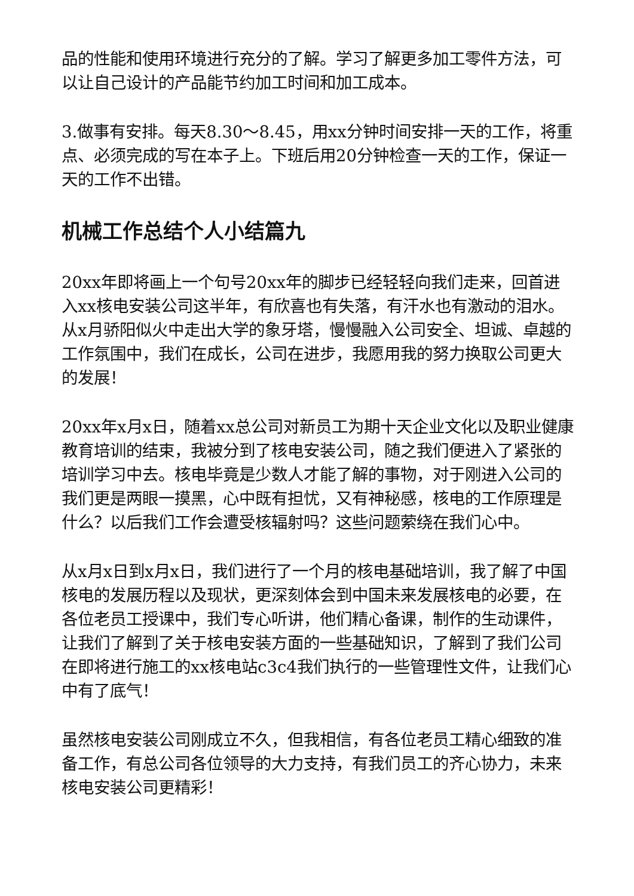品的性能和使用环境进行充分的了解。学习了解更多加工零件方法，可以让自己设计的产品能节约加工时间和加工成本。
3.做事有安排。每天8.30～8.45，用xx分钟时间安排一天的工作，将重点、必须完成的写在本子上。下班后用20分钟检查一天的工作，保证一天的工作不出错。
机械工作总结个人小结篇九
20xx年即将画上一个句号20xx年的脚步已经轻轻向我们走来，回首进入xx核电安装公司这半年，有欣喜也有失落，有汗水也有激动的泪水。从x月骄阳似火中走出大学的象牙塔，慢慢融入公司安全、坦诚、卓越的工作氛围中，我们在成长，公司在进步，我愿用我的努力换取公司更大的发展！
20xx年x月x日，随着xx总公司对新员工为期十天企业文化以及职业健康教育培训的结束，我被分到了核电安装公司，随之我们便进入了紧张的培训学习中去。核电毕竟是少数人才能了解的事物，对于刚进入公司的我们更是两眼一摸黑，心中既有担忧，又有神秘感，核电的工作原理是什么？以后我们工作会遭受核辐射吗？这些问题萦绕在我们心中。
从x月x日到x月x日，我们进行了一个月的核电基础培训，我了解了中国核电的发展历程以及现状，更深刻体会到中国未来发展核电的必要，在各位老员工授课中，我们专心听讲，他们精心备课，制作的生动课件，让我们了解到了关于核电安装方面的一些基础知识，了解到了我们公司在即将进行施工的xx核电站c3c4我们执行的一些管理性文件，让我们心中有了底气！
虽然核电安装公司刚成立不久，但我相信，有各位老员工精心细致的准备工作，有总公司各位领导的大力支持，有我们员工的齐心协力，未来核电安装公司更精彩！